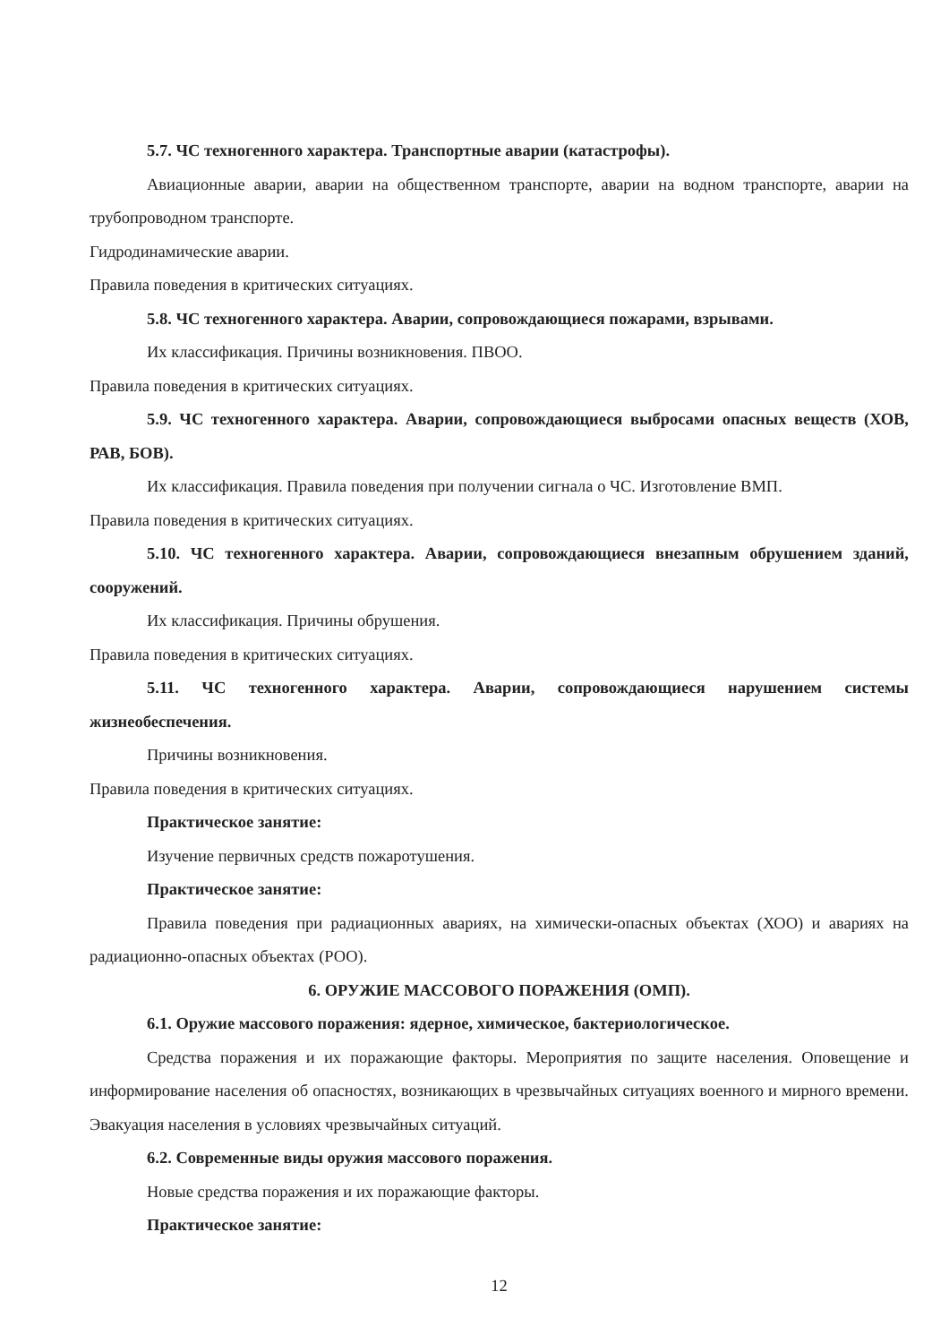5.7. ЧС техногенного характера. Транспортные аварии (катастрофы).
Авиационные аварии, аварии на общественном транспорте, аварии на водном транспорте, аварии на трубопроводном транспорте.
Гидродинамические аварии.
Правила поведения в критических ситуациях.
5.8. ЧС техногенного характера. Аварии, сопровождающиеся пожарами, взрывами.
Их классификация. Причины возникновения. ПВОО.
Правила поведения в критических ситуациях.
5.9. ЧС техногенного характера. Аварии, сопровождающиеся выбросами опасных веществ (ХОВ, РАВ, БОВ).
Их классификация. Правила поведения при получении сигнала о ЧС. Изготовление ВМП.
Правила поведения в критических ситуациях.
5.10. ЧС техногенного характера. Аварии, сопровождающиеся внезапным обрушением зданий, сооружений.
Их классификация. Причины обрушения.
Правила поведения в критических ситуациях.
5.11. ЧС техногенного характера. Аварии, сопровождающиеся нарушением системы жизнеобеспечения.
Причины возникновения.
Правила поведения в критических ситуациях.
Практическое занятие:
Изучение первичных средств пожаротушения.
Практическое занятие:
Правила поведения при радиационных авариях, на химически-опасных объектах (ХОО) и авариях на радиационно-опасных объектах (РОО).
6. ОРУЖИЕ МАССОВОГО ПОРАЖЕНИЯ (ОМП).
6.1. Оружие массового поражения: ядерное, химическое, бактериологическое.
Средства поражения и их поражающие факторы. Мероприятия по защите населения. Оповещение и информирование населения об опасностях, возникающих в чрезвычайных ситуациях военного и мирного времени. Эвакуация населения в условиях чрезвычайных ситуаций.
6.2. Современные виды оружия массового поражения.
Новые средства поражения и их поражающие факторы.
Практическое занятие:
12